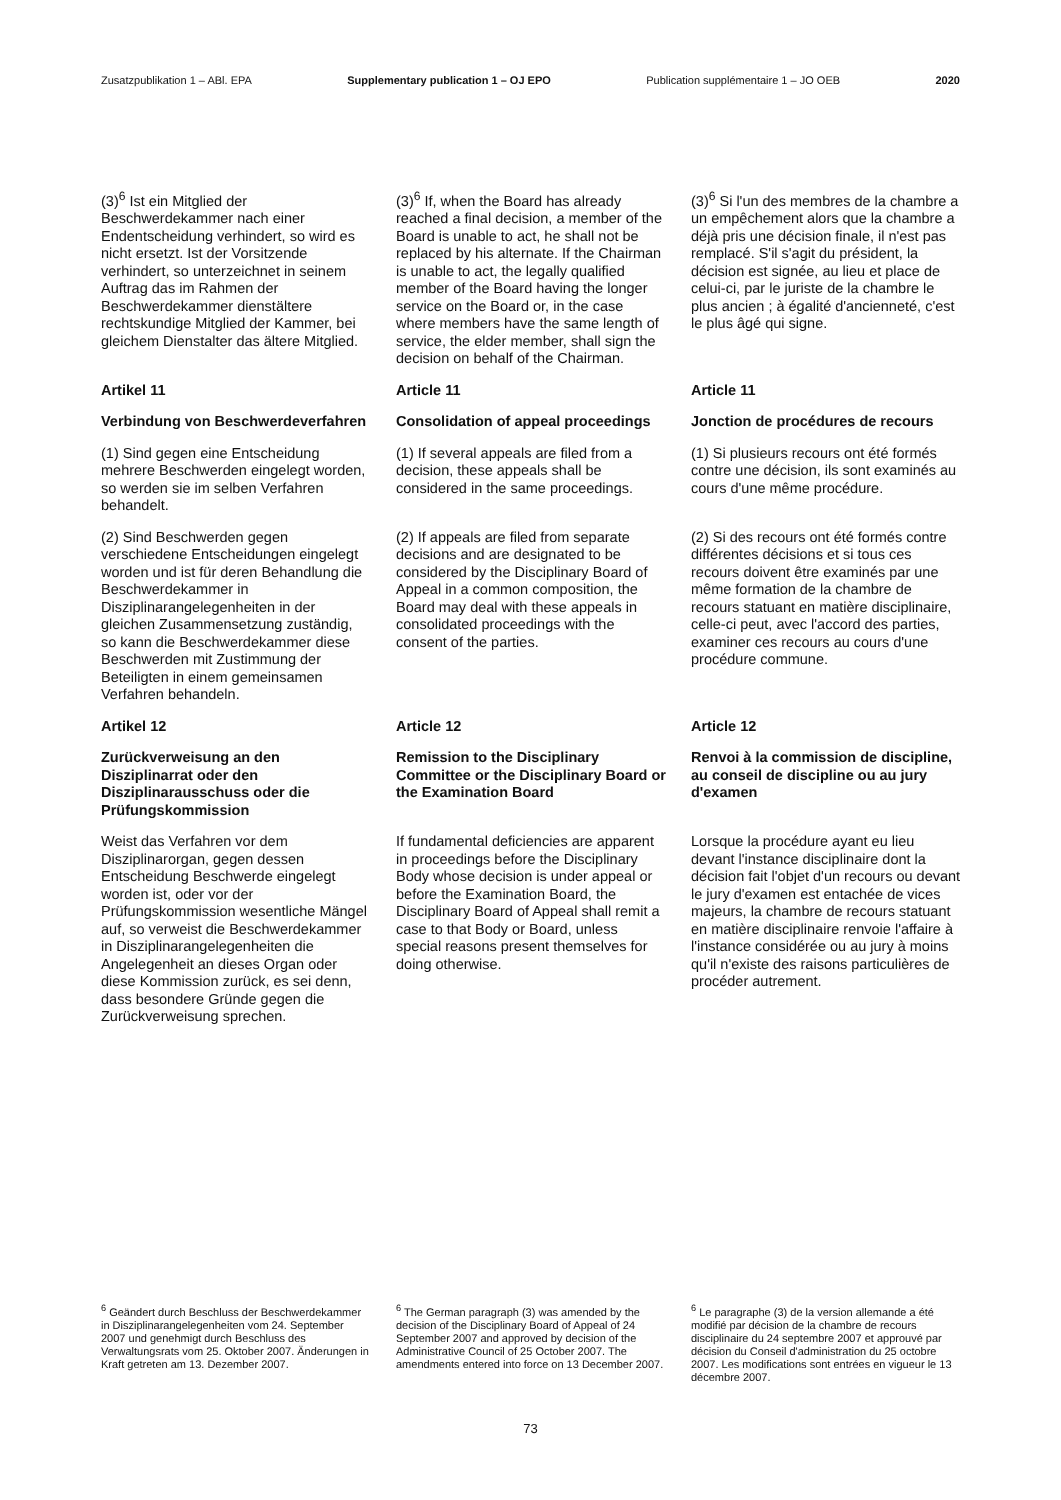Zusatzpublikation 1 – ABl. EPA Supplementary publication 1 – OJ EPO Publication supplémentaire 1 – JO OEB 2020
(3)<sup>6</sup> Ist ein Mitglied der Beschwerdekammer nach einer Endentscheidung verhindert, so wird es nicht ersetzt. Ist der Vorsitzende verhindert, so unterzeichnet in seinem Auftrag das im Rahmen der Beschwerdekammer dienstältere rechtskundige Mitglied der Kammer, bei gleichem Dienstalter das ältere Mitglied.
(3)<sup>6</sup> If, when the Board has already reached a final decision, a member of the Board is unable to act, he shall not be replaced by his alternate. If the Chairman is unable to act, the legally qualified member of the Board having the longer service on the Board or, in the case where members have the same length of service, the elder member, shall sign the decision on behalf of the Chairman.
(3)<sup>6</sup> Si l'un des membres de la chambre a un empêchement alors que la chambre a déjà pris une décision finale, il n'est pas remplacé. S'il s'agit du président, la décision est signée, au lieu et place de celui-ci, par le juriste de la chambre le plus ancien ; à égalité d'ancienneté, c'est le plus âgé qui signe.
Artikel 11
Article 11
Article 11
Verbindung von Beschwerdeverfahren
Consolidation of appeal proceedings
Jonction de procédures de recours
(1) Sind gegen eine Entscheidung mehrere Beschwerden eingelegt worden, so werden sie im selben Verfahren behandelt.
(1) If several appeals are filed from a decision, these appeals shall be considered in the same proceedings.
(1) Si plusieurs recours ont été formés contre une décision, ils sont examinés au cours d'une même procédure.
(2) Sind Beschwerden gegen verschiedene Entscheidungen eingelegt worden und ist für deren Behandlung die Beschwerdekammer in Disziplinarangelegenheiten in der gleichen Zusammensetzung zuständig, so kann die Beschwerdekammer diese Beschwerden mit Zustimmung der Beteiligten in einem gemeinsamen Verfahren behandeln.
(2) If appeals are filed from separate decisions and are designated to be considered by the Disciplinary Board of Appeal in a common composition, the Board may deal with these appeals in consolidated proceedings with the consent of the parties.
(2) Si des recours ont été formés contre différentes décisions et si tous ces recours doivent être examinés par une même formation de la chambre de recours statuant en matière disciplinaire, celle-ci peut, avec l'accord des parties, examiner ces recours au cours d'une procédure commune.
Artikel 12
Article 12
Article 12
Zurückverweisung an den Disziplinarrat oder den Disziplinarausschuss oder die Prüfungskommission
Remission to the Disciplinary Committee or the Disciplinary Board or the Examination Board
Renvoi à la commission de discipline, au conseil de discipline ou au jury d'examen
Weist das Verfahren vor dem Disziplinarorgan, gegen dessen Entscheidung Beschwerde eingelegt worden ist, oder vor der Prüfungskommission wesentliche Mängel auf, so verweist die Beschwerdekammer in Disziplinarangelegenheiten die Angelegenheit an dieses Organ oder diese Kommission zurück, es sei denn, dass besondere Gründe gegen die Zurückverweisung sprechen.
If fundamental deficiencies are apparent in proceedings before the Disciplinary Body whose decision is under appeal or before the Examination Board, the Disciplinary Board of Appeal shall remit a case to that Body or Board, unless special reasons present themselves for doing otherwise.
Lorsque la procédure ayant eu lieu devant l'instance disciplinaire dont la décision fait l'objet d'un recours ou devant le jury d'examen est entachée de vices majeurs, la chambre de recours statuant en matière disciplinaire renvoie l'affaire à l'instance considérée ou au jury à moins qu'il n'existe des raisons particulières de procéder autrement.
<sup>6</sup> Geändert durch Beschluss der Beschwerdekammer in Disziplinarangelegenheiten vom 24. September 2007 und genehmigt durch Beschluss des Verwaltungsrats vom 25. Oktober 2007. Änderungen in Kraft getreten am 13. Dezember 2007.
<sup>6</sup> The German paragraph (3) was amended by the decision of the Disciplinary Board of Appeal of 24 September 2007 and approved by decision of the Administrative Council of 25 October 2007. The amendments entered into force on 13 December 2007.
<sup>6</sup> Le paragraphe (3) de la version allemande a été modifié par décision de la chambre de recours disciplinaire du 24 septembre 2007 et approuvé par décision du Conseil d'administration du 25 octobre 2007. Les modifications sont entrées en vigueur le 13 décembre 2007.
73